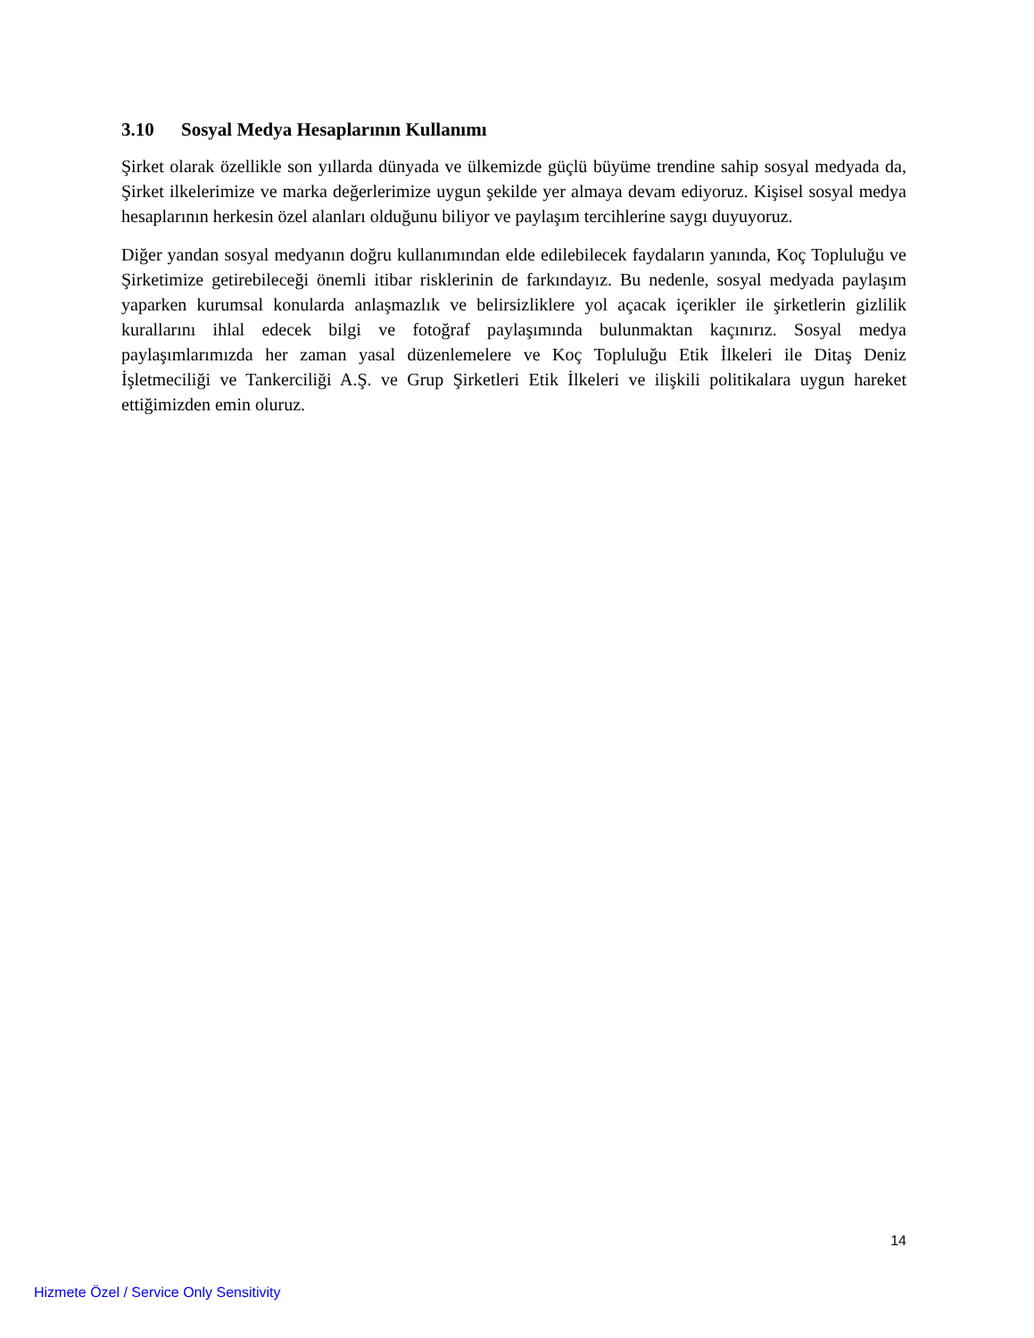3.10 Sosyal Medya Hesaplarının Kullanımı
Şirket olarak özellikle son yıllarda dünyada ve ülkemizde güçlü büyüme trendine sahip sosyal medyada da, Şirket ilkelerimize ve marka değerlerimize uygun şekilde yer almaya devam ediyoruz. Kişisel sosyal medya hesaplarının herkesin özel alanları olduğunu biliyor ve paylaşım tercihlerine saygı duyuyoruz.
Diğer yandan sosyal medyanın doğru kullanımından elde edilebilecek faydaların yanında, Koç Topluluğu ve Şirketimize getirebileceği önemli itibar risklerinin de farkındayız. Bu nedenle, sosyal medyada paylaşım yaparken kurumsal konularda anlaşmazlık ve belirsizliklere yol açacak içerikler ile şirketlerin gizlilik kurallarını ihlal edecek bilgi ve fotoğraf paylaşımında bulunmaktan kaçınırız. Sosyal medya paylaşımlarımızda her zaman yasal düzenlemelere ve Koç Topluluğu Etik İlkeleri ile Ditaş Deniz İşletmeciliği ve Tankerciliği A.Ş. ve Grup Şirketleri Etik İlkeleri ve ilişkili politikalara uygun hareket ettiğimizden emin oluruz.
14
Hizmete Özel / Service Only Sensitivity